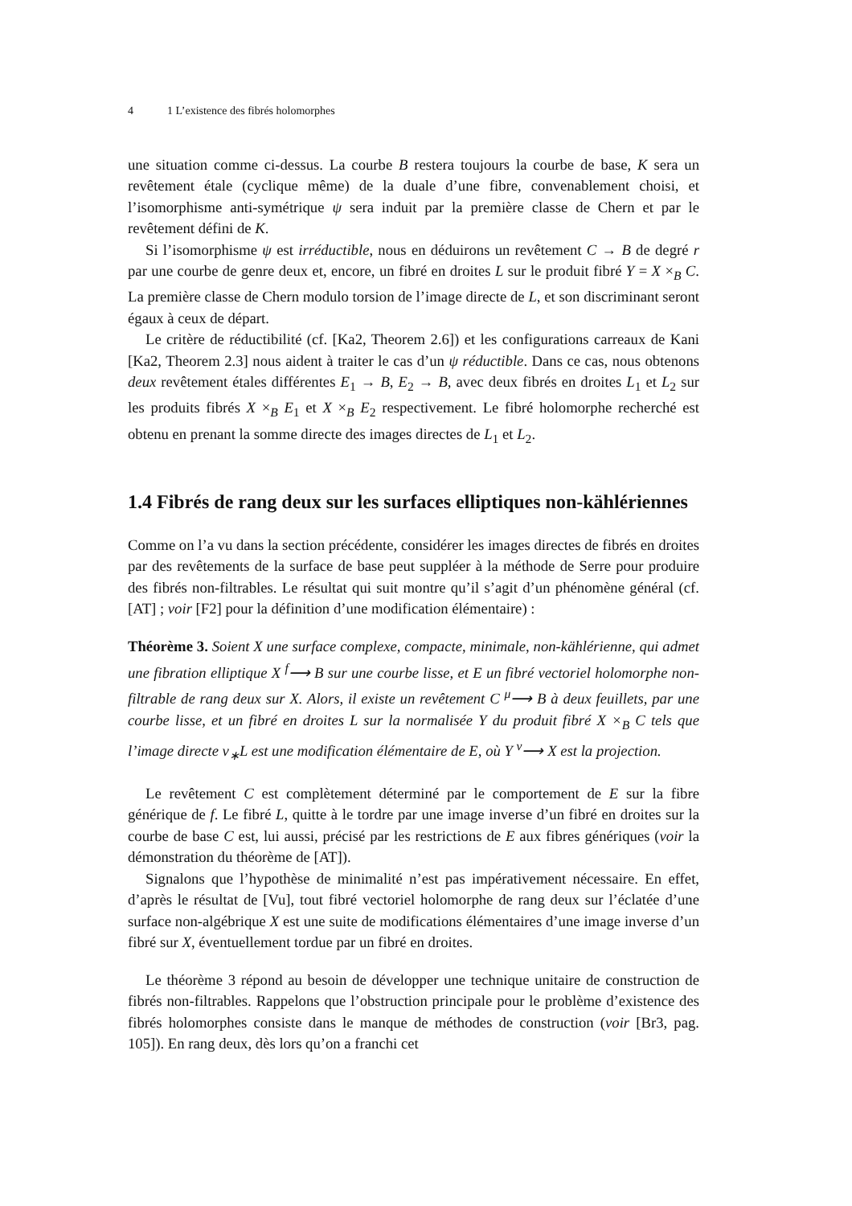4 1 L’existence des fibrés holomorphes
une situation comme ci-dessus. La courbe B restera toujours la courbe de base, K sera un revêtement étale (cyclique même) de la duale d’une fibre, convenablement choisi, et l’isomorphisme anti-symétrique ψ sera induit par la première classe de Chern et par le revêtement défini de K.
Si l’isomorphisme ψ est irréductible, nous en déduirons un revêtement C → B de degré r par une courbe de genre deux et, encore, un fibré en droites L sur le produit fibré Y = X ×<sub>B</sub> C. La première classe de Chern modulo torsion de l’image directe de L, et son discriminant seront égaux à ceux de départ.
Le critère de réductibilité (cf. [Ka2, Theorem 2.6]) et les configurations carreaux de Kani [Ka2, Theorem 2.3] nous aident à traiter le cas d’un ψ réductible. Dans ce cas, nous obtenons deux revêtement étales différentes E<sub>1</sub> → B, E<sub>2</sub> → B, avec deux fibrés en droites L<sub>1</sub> et L<sub>2</sub> sur les produits fibrés X ×<sub>B</sub> E<sub>1</sub> et X ×<sub>B</sub> E<sub>2</sub> respectivement. Le fibré holomorphe recherché est obtenu en prenant la somme directe des images directes de L<sub>1</sub> et L<sub>2</sub>.
1.4 Fibrés de rang deux sur les surfaces elliptiques non-kählériennes
Comme on l’a vu dans la section précédente, considérer les images directes de fibrés en droites par des revêtements de la surface de base peut suppléer à la méthode de Serre pour produire des fibrés non-filtrables. Le résultat qui suit montre qu’il s’agit d’un phénomène général (cf. [AT] ; voir [F2] pour la définition d’une modification élémentaire) :
Théorème 3. Soient X une surface complexe, compacte, minimale, non-kählérienne, qui admet une fibration elliptique X <sup>f</sup>⟶ B sur une courbe lisse, et E un fibré vectoriel holomorphe non-filtrable de rang deux sur X. Alors, il existe un revêtement C <sup>μ</sup>⟶ B à deux feuillets, par une courbe lisse, et un fibré en droites L sur la normalisée Y du produit fibré X ×<sub>B</sub> C tels que l’image directe ν<sub>∗</sub>L est une modification élémentaire de E, où Y <sup>ν</sup>⟶ X est la projection.
Le revêtement C est complètement déterminé par le comportement de E sur la fibre générique de f. Le fibré L, quitte à le tordre par une image inverse d’un fibré en droites sur la courbe de base C est, lui aussi, précisé par les restrictions de E aux fibres génériques (voir la démonstration du théorème de [AT]).
Signalons que l’hypothèse de minimalité n’est pas impérativement nécessaire. En effet, d’après le résultat de [Vu], tout fibré vectoriel holomorphe de rang deux sur l’éclatée d’une surface non-algébrique X est une suite de modifications élémentaires d’une image inverse d’un fibré sur X, éventuellement tordue par un fibré en droites.
Le théorème 3 répond au besoin de développer une technique unitaire de construction de fibrés non-filtrables. Rappelons que l’obstruction principale pour le problème d’existence des fibrés holomorphes consiste dans le manque de méthodes de construction (voir [Br3, pag. 105]). En rang deux, dès lors qu’on a franchi cet